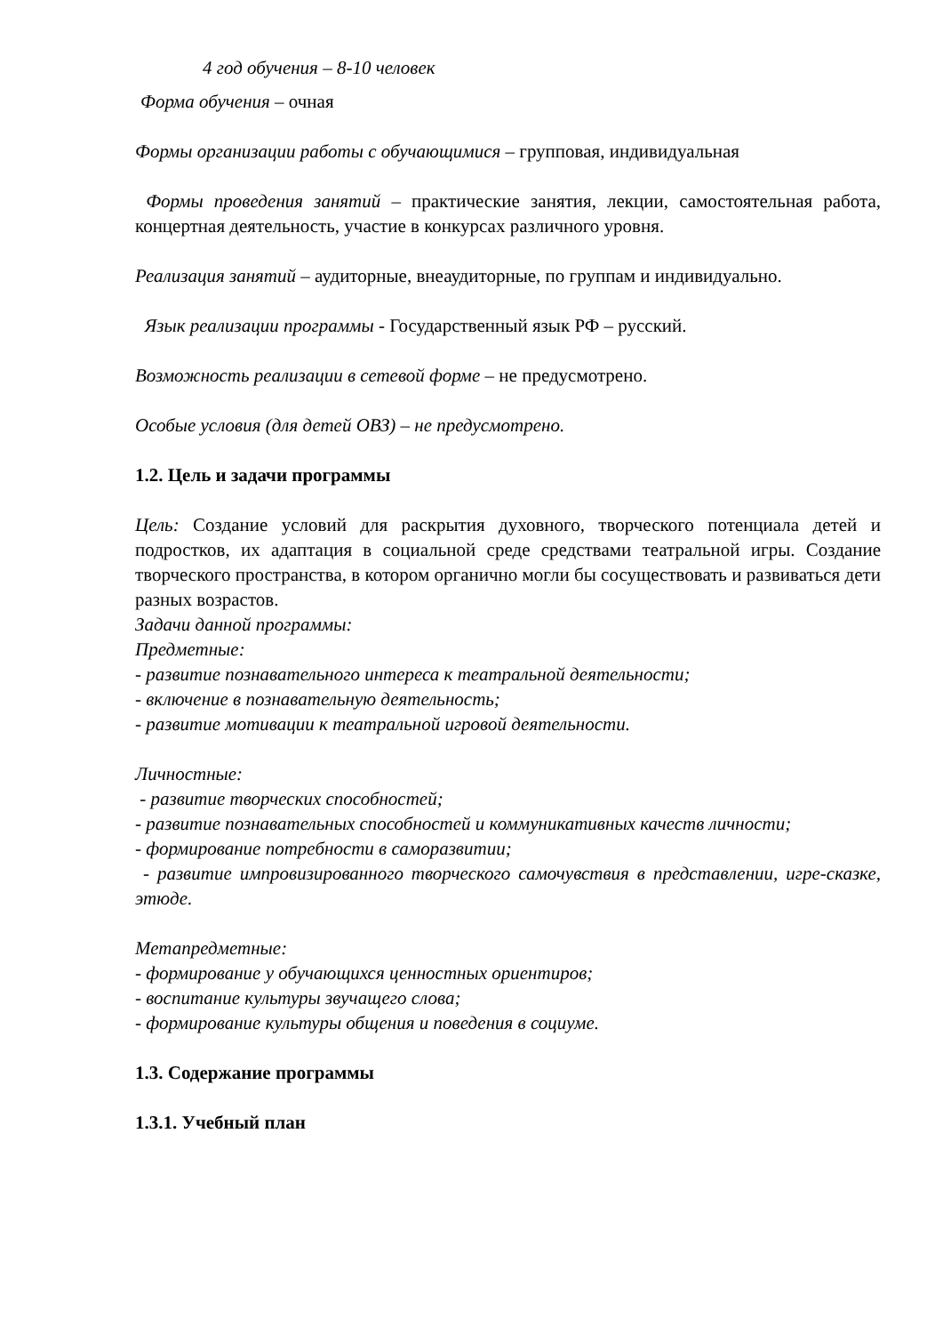4 год обучения – 8-10 человек
Форма обучения – очная
Формы организации работы с обучающимися – групповая, индивидуальная
Формы проведения занятий – практические занятия, лекции, самостоятельная работа, концертная деятельность, участие в конкурсах различного уровня.
Реализация занятий – аудиторные, внеаудиторные, по группам и индивидуально.
Язык реализации программы - Государственный язык РФ – русский.
Возможность реализации в сетевой форме – не предусмотрено.
Особые условия (для детей ОВЗ) – не предусмотрено.
1.2. Цель и задачи программы
Цель: Создание условий для раскрытия духовного, творческого потенциала детей и подростков, их адаптация в социальной среде средствами театральной игры. Создание творческого пространства, в котором органично могли бы сосуществовать и развиваться дети разных возрастов.
Задачи данной программы:
Предметные:
- развитие познавательного интереса к театральной деятельности;
- включение в познавательную деятельность;
- развитие мотивации к театральной игровой деятельности.
Личностные:
- развитие творческих способностей;
- развитие познавательных способностей и коммуникативных качеств личности;
- формирование потребности в саморазвитии;
- развитие импровизированного творческого самочувствия в представлении, игре-сказке, этюде.
Метапредметные:
- формирование у обучающихся ценностных ориентиров;
- воспитание культуры звучащего слова;
- формирование культуры общения и поведения в социуме.
1.3. Содержание программы
1.3.1. Учебный план